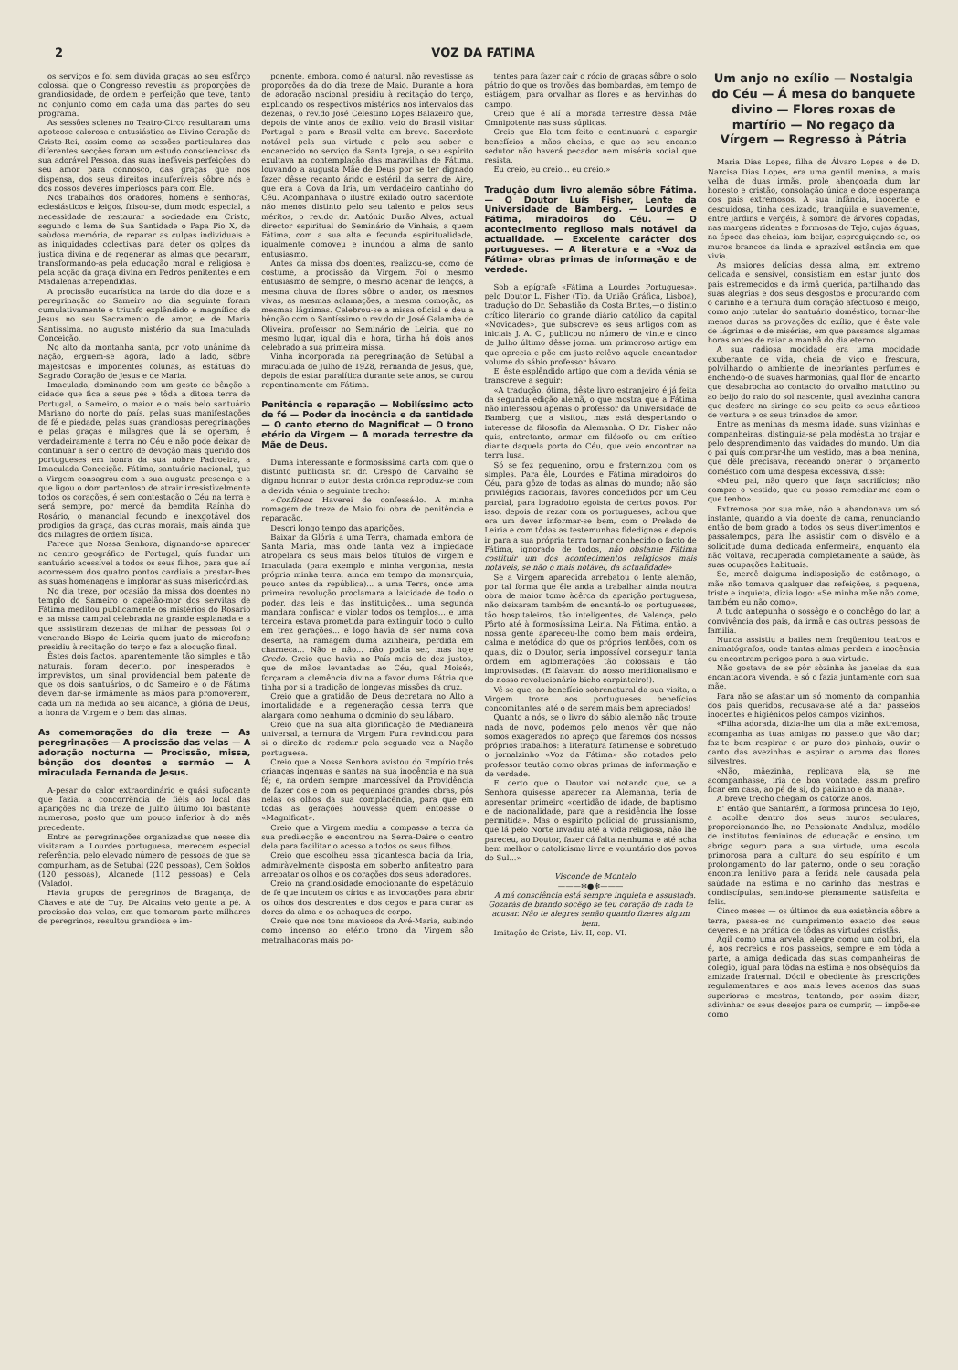2 VOZ DA FATIMA
os serviços e foi sem dúvida graças ao seu esfôrço colossal que o Congresso revestiu as proporções de grandiosidade, de ordem e perfeição que teve, tanto no conjunto como em cada uma das partes do seu programa.
As sessões solenes no Teatro-Circo resultaram uma apoteose calorosa e entusiástica ao Divino Coração de Cristo-Rei, assim como as sessões particulares das diferentes secções foram um estudo consciencioso da sua adorável Pessoa, das suas inefáveis perfeições, do seu amor para connosco, das graças que nos dispensa, dos seus direitos inauferíveis sôbre nós e dos nossos deveres imperiosos para com Êle.
Nos trabalhos dos oradores, homens e senhoras, eclesiásticos e leigos, frisou-se, dum modo especial, a necessidade de restaurar a sociedade em Cristo, segundo o lema de Sua Santidade o Papa Pio X, de saùdosa memória, de reparar as culpas individuais e as iniquidades colectivas para deter os golpes da justiça divina e de regenerar as almas que pecaram, transformando-as pela educação moral e religiosa e pela acção da graça divina em Pedros penitentes e em Madalenas arrependidas.
A procissão eucarística na tarde do dia doze e a peregrinação ao Sameiro no dia seguinte foram cumulativamente o triunfo explêndido e magnífico de Jesus no seu Sacramento de amor, e de Maria Santíssima, no augusto mistério da sua Imaculada Conceição.
No alto da montanha santa, por voto unânime da nação, erguem-se agora, lado a lado, sôbre majestosas e imponentes colunas, as estátuas do Sagrado Coração de Jesus e de Maria.
Imaculada, dominando com um gesto de bênção a cidade que fica a seus pés e tôda a ditosa terra de Portugal, o Sameiro, o maior e o mais belo santuário Mariano do norte do país, pelas suas manifestações de fé e piedade, pelas suas grandiosas peregrinações e pelas graças e milagres que lá se operam, é verdadeiramente a terra no Céu e não pode deixar de continuar a ser o centro de devoção mais querido dos portugueses em honra da sua nobre Padroeira, a Imaculada Conceição. Fátima, santuário nacional, que a Virgem consagrou com a sua augusta presença e a que ligou o dom portentoso de atrair irresistìvelmente todos os corações, é sem contestação o Céu na terra e será sempre, por mercê da bemdita Raínha do Rosário, o manancial fecundo e inexgotável dos prodígios da graça, das curas morais, mais ainda que dos milagres de ordem física.
Parece que Nossa Senhora, dignando-se aparecer no centro geográfico de Portugal, quís fundar um santuário acessível a todos os seus filhos, para que alí acorressem dos quatro pontos cardiais a prestar-lhes as suas homenagens e implorar as suas misericórdias.
No dia treze, por ocasião da missa dos doentes no templo do Sameiro o capelão-mor dos servitas de Fátima meditou publicamente os mistérios do Rosário e na missa campal celebrada na grande esplanada e a que assistiram dezenas de milhar de pessoas foi o venerando Bispo de Leiria quem junto do microfone presidiu à recitação do terço e fez a alocução final.
Êstes dois factos, aparentemente tão simples e tão naturais, foram decerto, por inesperados e imprevistos, um sinal providencial bem patente de que os dois santuários, o do Sameiro e o de Fátima devem dar-se irmãmente as mãos para promoverem, cada um na medida ao seu alcance, a glória de Deus, a honra da Virgem e o bem das almas.
As comemorações do dia treze — As peregrinações — A procissão das velas — A adoração nocturna — Procissão, missa, bênção dos doentes e sermão — A miraculada Fernanda de Jesus.
A-pesar do calor extraordinário e quási sufocante que fazia, a concorrência de fiéis ao local das aparições no dia treze de Julho último foi bastante numerosa, posto que um pouco inferior à do mês precedente.
Entre as peregrinações organizadas que nesse dia visitaram a Lourdes portuguesa, merecem especial referência, pelo elevado número de pessoas de que se compunham, as de Setubal (220 pessoas), Cem Soldos (120 pessoas), Alcanede (112 pessoas) e Cela (Valado).
Havia grupos de peregrinos de Bragança, de Chaves e até de Tuy. De Alcains veio gente a pé. A procissão das velas, em que tomaram parte milhares de peregrinos, resultou grandiosa e im-
ponente, embora, como é natural, não revestisse as proporções da do dia treze de Maio. Durante a hora de adoração nacional presidiu à recitação do terço, explicando os respectivos mistérios nos intervalos das dezenas, o rev.do José Celestino Lopes Balazeiro que, depois de vinte anos de exílio, veio do Brasil visitar Portugal e para o Brasil volta em breve. Sacerdote notável pela sua virtude e pelo seu saber e encanecido no serviço da Santa Igreja, o seu espírito exultava na contemplação das maravilhas de Fátima, louvando a augusta Mãe de Deus por se ter dignado fazer dêsse recanto árido e estéril da serra de Aire, que era a Cova da Iria, um verdadeiro cantinho do Céu. Acompanhava o ilustre exilado outro sacerdote não menos distinto pelo seu talento e pelos seus méritos, o rev.do dr. António Durão Alves, actual director espiritual do Seminário de Vinhais, a quem Fátima, com a sua alta e fecunda espiritualidade, igualmente comoveu e inundou a alma de santo entusiasmo.
Antes da missa dos doentes, realizou-se, como de costume, a procissão da Virgem. Foi o mesmo entusiasmo de sempre, o mesmo acenar de lenços, a mesma chuva de flores sôbre o andor, os mesmos vivas, as mesmas aclamações, a mesma comoção, as mesmas lágrimas. Celebrou-se a missa oficial e deu a bênção com o Santíssimo o rev.do dr. José Galamba de Oliveira, professor no Seminário de Leiria, que no mesmo lugar, igual dia e hora, tinha há dois anos celebrado a sua primeira missa.
Vinha incorporada na peregrinação de Setúbal a miraculada de Julho de 1928, Fernanda de Jesus, que, depois de estar paralítica durante sete anos, se curou repentinamente em Fátima.
Penitência e reparação — Nobilíssimo acto de fé — Poder da inocência e da santidade — O canto eterno do Magnificat — O trono etério da Virgem — A morada terrestre da Mãe de Deus.
Duma interessante e formosíssima carta com que o distinto publicista sr. dr. Crespo de Carvalho se dignou honrar o autor desta crónica reproduz-se com a devida vénia o seguinte trecho:
«Confiteor. Haverei de confessá-lo. A minha romagem de treze de Maio foi obra de penitência e reparação.
Descri longo tempo das aparições.
Baixar da Glória a uma Terra, chamada embora de Santa Maria, mas onde tanta vez a impiedade atropelara os seus mais belos títulos de Virgem e Imaculada (para exemplo e minha vergonha, nesta própria minha terra, ainda em tempo da monarquia, pouco antes da república)... a uma Terra, onde uma primeira revolução proclamara a laicidade de todo o poder, das leis e das instituições... uma segunda mandara confiscar e violar todos os templos... e uma terceira estava prometida para extinguir todo o culto em trez gerações... e logo havia de ser numa cova deserta, na ramagem duma azinheira, perdida em charneca... Não e não... não podia ser, mas hoje Credo. Creio que havia no País mais de dez justos, que de mãos levantadas ao Céu, qual Moisés, forçaram a clemência divina a favor duma Pátria que tinha por si a tradição de longevas missões da cruz.
Creio que a gratidão de Deus decretara no Alto a imortalidade e a regeneração dessa terra que alargara como nenhuma o domínio do seu lábaro.
Creio que na sua alta glorificação de Medianeira universal, a ternura da Virgem Pura revindicou para si o direito de redemir pela segunda vez a Nação portuguesa.
Creio que a Nossa Senhora avistou do Empírio três crianças ingenuas e santas na sua inocência e na sua fé; e, na ordem sempre imarcessível da Providência de fazer dos e com os pequeninos grandes obras, pôs nelas os olhos da sua complacência, para que em todas as gerações houvesse quem entoasse o «Magnificat».
Creio que a Virgem mediu a compasso a terra da sua predilecção e encontrou na Serra-Daire o centro dela para facilitar o acesso a todos os seus filhos.
Creio que escolheu essa gigantesca bacia da Iria, admiràvelmente disposta em soberbo anfiteatro para arrebatar os olhos e os corações dos seus adoradores.
Creio na grandiosidade emocionante do espetáculo de fé que incutem os círios e as invocações para abrir os olhos dos descrentes e dos cegos e para curar as dores da alma e os achaques do corpo.
Creio que nos tons maviosos da Avé-Maria, subindo como incenso ao etério trono da Virgem são metralhadoras mais po-
tentes para fazer caír o rócio de graças sôbre o solo pátrio do que os trovões das bombardas, em tempo de estiágem, para orvalhar as flores e as hervinhas do campo.
Creio que é alí a morada terrestre dessa Mãe Omnipotente nas suas súplicas.
Creio que Ela tem feito e continuará a espargir benefícios a mãos cheias, e que ao seu encanto sedutor não haverá pecador nem miséria social que resista.
Eu creio, eu creio... eu creio.»
Tradução dum livro alemão sôbre Fátima. — O Doutor Luís Fisher, Lente da Universidade de Bamberg. — Lourdes e Fátima, miradoiros do Céu. — O acontecimento reglioso mais notável da actualidade. — Excelente carácter dos portugueses. — A literatura e a «Voz da Fátima» obras primas de informação e de verdade.
Sob a epígrafe «Fátima a Lourdes Portuguesa», pelo Doutor L. Fisher (Tip. da União Gráfica, Lisboa), tradução do Dr. Sebastião da Costa Brites,—o distinto crítico literário do grande diário católico da capital «Novidades», que subscreve os seus artigos com as iniciais J. A. C., publicou no número de vinte e cinco de Julho último dêsse jornal um primoroso artigo em que aprecia e põe em justo relêvo aquele encantador volume do sábio professor bávaro.
E' êste esplêndido artigo que com a devida vénia se transcreve a seguir:
«A tradução, ótima, dêste livro estranjeiro é já feita da segunda edição alemã, o que mostra que a Fátima não interessou apenas o professor da Universidade de Bamberg, que a visitou, mas está despertando o interesse da filosofia da Alemanha. O Dr. Fisher não quis, entretanto, armar em filósofo ou em crítico diante daquela porta do Céu, que veio encontrar na terra lusa.
Só se fez pequenino, orou e fraternizou com os simples. Para êle, Lourdes e Fátima miradoiros do Céu, para gôzo de todas as almas do mundo; não são privilégios nacionais, favores concedidos por um Céu parcial, para logradoiro egoista de certos povos. Por isso, depois de rezar com os portugueses, achou que era um dever informar-se bem, com o Prelado de Leiria e com tôdas as testemunhas fidedignas e depois ir para a sua própria terra tornar conhecido o facto de Fátima, ignorado de todos, não obstante Fátima costituir um dos acontecimentos religiosos mais notáveis, se não o mais notável, da actualidade»
Se a Virgem aparecida arrebatou o lente alemão, por tal forma que êle anda a trabalhar ainda noutra obra de maior tomo àcêrca da aparição portuguesa, não deixaram também de encantá-lo os portugueses, tão hospitaleiros, tão inteligentes, de Valença, pelo Pôrto até à formosíssima Leiria. Na Fátima, então, a nossa gente apareceu-lhe como bem mais ordeira, calma e metódica do que os próprios tentões, com os quais, diz o Doutor, seria impossível conseguir tanta ordem em aglomerações tão colossais e tão improvisadas. (E falavam do nosso meridionalismo e do nosso revolucionário bicho carpinteiro!).
Vê-se que, ao benefício sobrenatural da sua visita, a Virgem troxe aos portugueses benefícios concomitantes: até o de serem mais bem apreciados!
Quanto a nós, se o livro do sábio alemão não trouxe nada de novo, podemos pelo menos vêr que não somos exagerados no apreço que faremos dos nossos próprios trabalhos: a literatura fatimense e sobretudo o jornalzinho «Voz da Fátima» são notados pelo professor teutão como obras primas de informação e de verdade.
E' certo que o Doutor vai notando que, se a Senhora quisesse aparecer na Alemanha, teria de apresentar primeiro «certidão de idade, de baptismo e de nacionalidade, para que a residência lhe fosse permitida». Mas o espírito policial do prussianismo, que lá pelo Norte invadiu até a vida religiosa, não lhe pareceu, ao Doutor, fazer cá falta nenhuma e até acha bem melhor o catolicismo livre e voluntário dos povos do Sul...»
Visconde de Montelo
———✻●✻———
A má consciência está sempre inquieta e assustada. Gozarás de brando socêgo se teu coração de nada te acusar. Não te alegres senão quando fizeres algum bem.
Imitação de Cristo, Liv. II, cap. VI.
Um anjo no exílio — Nostalgia do Céu — Á mesa do banquete divino — Flores roxas de martírio — No regaço da Vírgem — Regresso à Pátria
Maria Dias Lopes, filha de Álvaro Lopes e de D. Narcisa Dias Lopes, era uma gentil menina, a mais velha de duas irmãs, prole abençoada dum lar honesto e cristão, consolação única e doce esperança dos pais extremosos. A sua infância, inocente e descuidosa, tinha deslizado, tranqüila e suavemente, entre jardins e vergéis, à sombra de árvores copadas, nas margens ridentes e formosas do Tejo, cujas águas, na época das cheias, iam beijar, espreguiçando-se, os muros brancos da linda e aprazível estância em que vivia.
As maiores delícias dessa alma, em extremo delicada e sensível, consistiam em estar junto dos pais estremecidos e da irmã querida, partilhando das suas alegrias e dos seus desgostos e procurando com o carinho e a ternura dum coração afectuoso e meigo, como anjo tutelar do santuário doméstico, tornar-lhe menos duras as provações do exílio, que é êste vale de lágrimas e de misérias, em que passamos algumas horas antes de raiar a manhã do dia eterno.
A sua radiosa mocidade era uma mocidade exuberante de vida, cheia de viço e frescura, polvilhando o ambiente de inebriantes perfumes e enchendo-o de suaves harmonias, qual flor de encanto que desabrocha ao contacto do orvalho matutino ou ao beijo do raio do sol nascente, qual avezinha canora que desfere na siringe do seu peito os seus cânticos de ventura e os seus trinados de amor.
Entre as meninas da mesma idade, suas vizinhas e companheiras, distinguia-se pela modéstia no trajar e pelo desprendimento das vaidades do mundo. Um dia o pai quís comprar-lhe um vestido, mas a boa menina, que dêle precisava, receando onerar o orçamento doméstico com uma despesa excessiva, disse:
«Meu pai, não quero que faça sacrifícios; não compre o vestido, que eu posso remediar-me com o que tenho».
Extremosa por sua mãe, não a abandonava um só instante, quando a via doente de cama, renunciando então de bom grado a todos os seus divertimentos e passatempos, para lhe assistir com o disvêlo e a solicitude duma dedicada enfermeira, enquanto ela não voltava, recuperada completamente a saúde, às suas ocupações habituais.
Se, mercê dalguma indisposição de estômago, a mãe não tomava qualquer das refeições, a pequena, triste e inquieta, dizia logo: «Se minha mãe não come, também eu não como».
A tudo antepunha o sossêgo e o conchêgo do lar, a convivência dos pais, da irmã e das outras pessoas de família.
Nunca assistiu a bailes nem freqüentou teatros e animatógrafos, onde tantas almas perdem a inocência ou encontram perigos para a sua virtude.
Não gostava de se pôr sòzinha às janelas da sua encantadora vivenda, e só o fazia juntamente com sua mãe.
Para não se afastar um só momento da companhia dos pais queridos, recusava-se até a dar passeios inocentes e higiénicos pelos campos vizinhos.
«Filha adorada, dizia-lhe um dia a mãe extremosa, acompanha as tuas amigas no passeio que vão dar; faz-te bem respirar o ar puro dos pinhais, ouvir o canto das avezinhas e aspirar o aroma das flores silvestres.
«Não, mãezinha, replicava ela, se me acompanhasse, iria de boa vontade, assim prefiro ficar em casa, ao pé de si, do paizinho e da mana».
A breve trecho chegam os catorze anos.
E' então que Santarém, a formosa princesa do Tejo, a acolhe dentro dos seus muros seculares, proporcionando-lhe, no Pensionato Andaluz, modêlo de institutos femininos de educação e ensino, um abrigo seguro para a sua virtude, uma escola primorosa para a cultura do seu espírito e um prolongamento do lar paterno, onde o seu coração encontra lenitivo para a ferida nele causada pela saùdade na estima e no carinho das mestras e condiscípulas, sentindo-se plenamente satisfeita e feliz.
Cinco meses — os últimos da sua existência sôbre a terra, passa-os no cumprimento exacto dos seus deveres, e na prática de tôdas as virtudes cristãs.
Ágil como uma arvela, alegre como um colibri, ela é, nos recreios e nos passeios, sempre e em tôda a parte, a amiga dedicada das suas companheiras de colégio, igual para tôdas na estima e nos obséquios da amizade fraternal. Dócil e obediente às prescrições regulamentares e aos mais leves acenos das suas superioras e mestras, tentando, por assim dizer, adivinhar os seus desejos para os cumprir, — impõe-se como